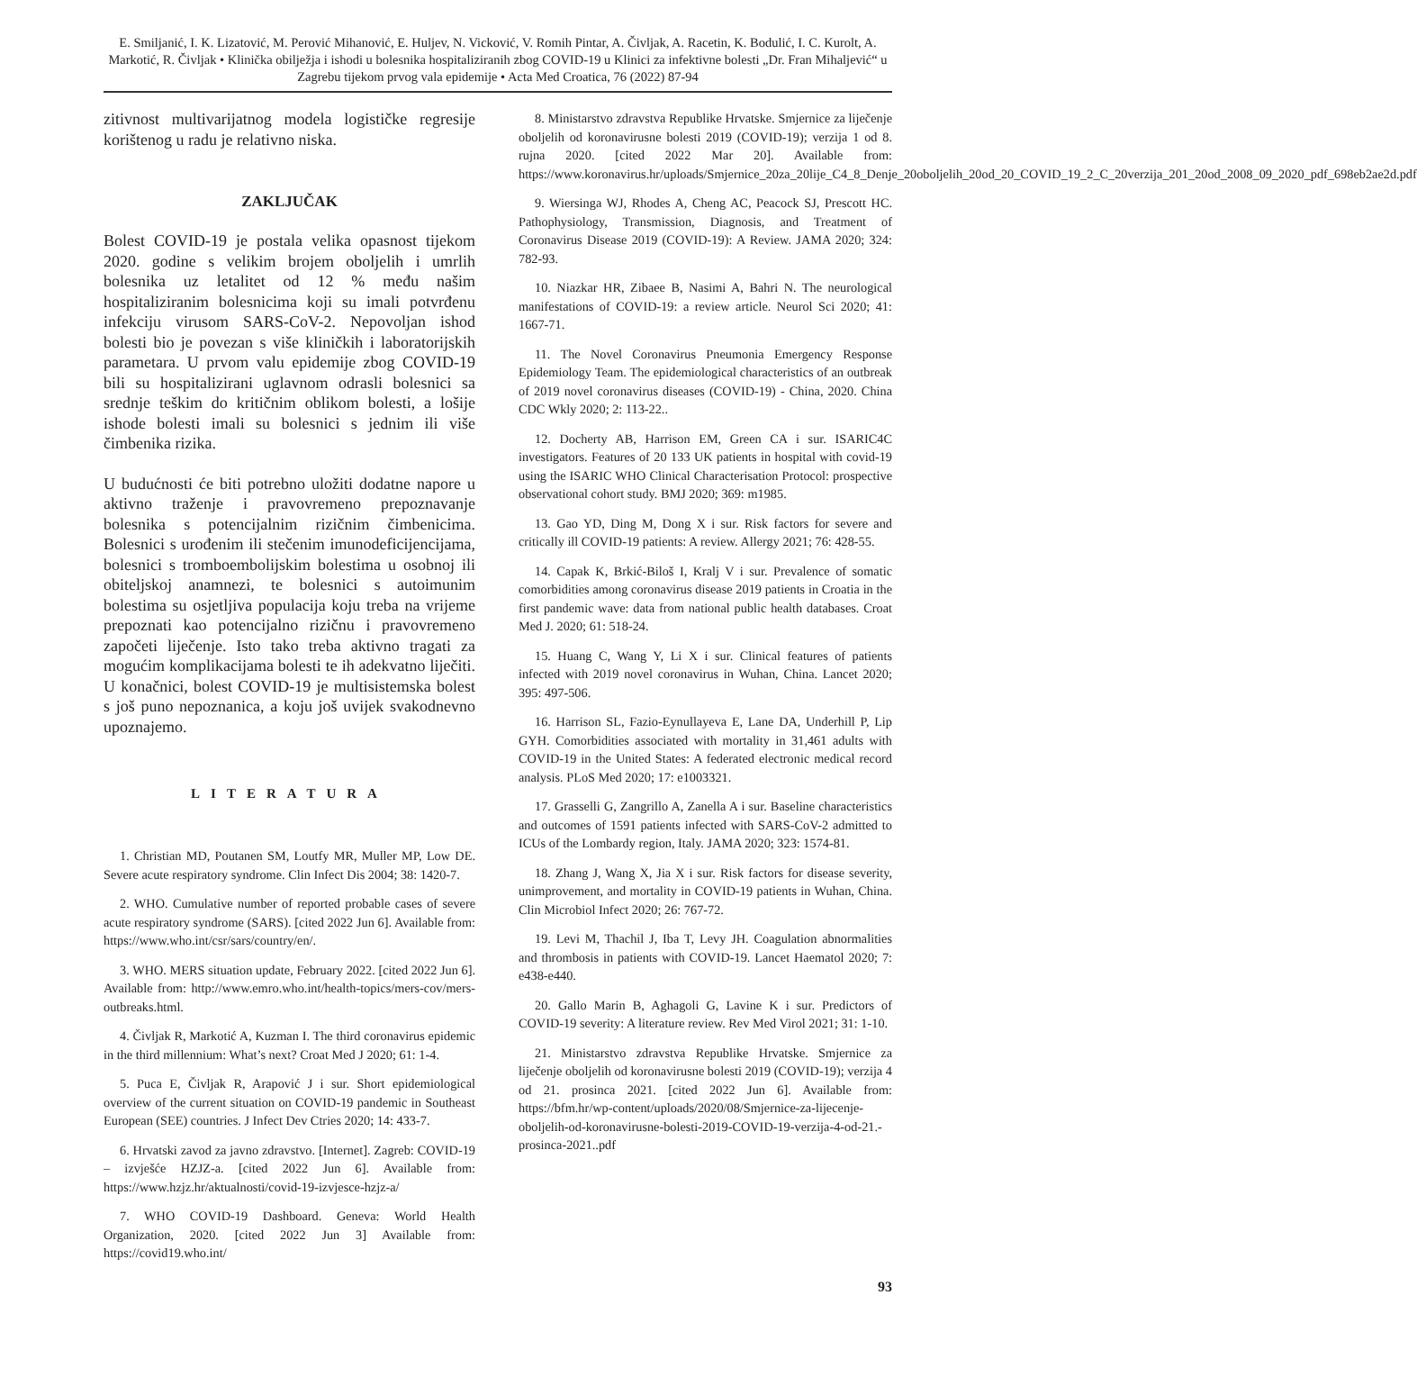E. Smiljanić, I. K. Lizatović, M. Perović Mihanović, E. Huljev, N. Vicković, V. Romih Pintar, A. Čivljak, A. Racetin, K. Bodulić, I. C. Kurolt, A. Markotić, R. Čivljak • Klinička obilježja i ishodi u bolesnika hospitaliziranih zbog COVID-19 u Klinici za infektivne bolesti „Dr. Fran Mihaljević“ u Zagrebu tijekom prvog vala epidemije • Acta Med Croatica, 76 (2022) 87-94
zitivnost multivarijatnog modela logističke regresije korištenog u radu je relativno niska.
ZAKLJUČAK
Bolest COVID-19 je postala velika opasnost tijekom 2020. godine s velikim brojem oboljelih i umrlih bolesnika uz letalitet od 12 % među našim hospitaliziranim bolesnicima koji su imali potvrđenu infekciju virusom SARS-CoV-2. Nepovoljan ishod bolesti bio je povezan s više kliničkih i laboratorijskih parametara. U prvom valu epidemije zbog COVID-19 bili su hospitalizirani uglavnom odrasli bolesnici sa srednje teškim do kritičnim oblikom bolesti, a lošije ishode bolesti imali su bolesnici s jednim ili više čimbenika rizika.
U budućnosti će biti potrebno uložiti dodatne napore u aktivno traženje i pravovremeno prepoznavanje bolesnika s potencijalnim rizičnim čimbenicima. Bolesnici s urođenim ili stečenim imunodeficijencijama, bolesnici s tromboembolijskim bolestima u osobnoj ili obiteljskoj anamnezi, te bolesnici s autoimunim bolestima su osjetljiva populacija koju treba na vrijeme prepoznati kao potencijalno rizičnu i pravovremeno započeti liječenje. Isto tako treba aktivno tragati za mogućim komplikacijama bolesti te ih adekvatno liječiti. U konačnici, bolest COVID-19 je multisistemska bolest s još puno nepoznanica, a koju još uvijek svakodnevno upoznajemo.
LITERATURA
1. Christian MD, Poutanen SM, Loutfy MR, Muller MP, Low DE. Severe acute respiratory syndrome. Clin Infect Dis 2004; 38: 1420-7.
2. WHO. Cumulative number of reported probable cases of severe acute respiratory syndrome (SARS). [cited 2022 Jun 6]. Available from: https://www.who.int/csr/sars/country/en/.
3. WHO. MERS situation update, February 2022. [cited 2022 Jun 6]. Available from: http://www.emro.who.int/health-topics/mers-cov/mers-outbreaks.html.
4. Čivljak R, Markotić A, Kuzman I. The third coronavirus epidemic in the third millennium: What’s next? Croat Med J 2020; 61: 1-4.
5. Puca E, Čivljak R, Arapović J i sur. Short epidemiological overview of the current situation on COVID-19 pandemic in Southeast European (SEE) countries. J Infect Dev Ctries 2020; 14: 433-7.
6. Hrvatski zavod za javno zdravstvo. [Internet]. Zagreb: COVID-19 – izvješće HZJZ-a. [cited 2022 Jun 6]. Available from: https://www.hzjz.hr/aktualnosti/covid-19-izvjesce-hzjz-a/
7. WHO COVID-19 Dashboard. Geneva: World Health Organization, 2020. [cited 2022 Jun 3] Available from: https://covid19.who.int/
8. Ministarstvo zdravstva Republike Hrvatske. Smjernice za liječenje oboljelih od koronavirusne bolesti 2019 (COVID-19); verzija 1 od 8. rujna 2020. [cited 2022 Mar 20]. Available from: https://www.koronavirus.hr/uploads/Smjernice_20za_20lije_C4_8_Denje_20oboljelih_20od_20_COVID_19_2_C_20verzija_201_20od_2008_09_2020_pdf_698eb2ae2d.pdf
9. Wiersinga WJ, Rhodes A, Cheng AC, Peacock SJ, Prescott HC. Pathophysiology, Transmission, Diagnosis, and Treatment of Coronavirus Disease 2019 (COVID-19): A Review. JAMA 2020; 324: 782-93.
10. Niazkar HR, Zibaee B, Nasimi A, Bahri N. The neurological manifestations of COVID-19: a review article. Neurol Sci 2020; 41: 1667-71.
11. The Novel Coronavirus Pneumonia Emergency Response Epidemiology Team. The epidemiological characteristics of an outbreak of 2019 novel coronavirus diseases (COVID-19) - China, 2020. China CDC Wkly 2020; 2: 113-22..
12. Docherty AB, Harrison EM, Green CA i sur. ISARIC4C investigators. Features of 20 133 UK patients in hospital with covid-19 using the ISARIC WHO Clinical Characterisation Protocol: prospective observational cohort study. BMJ 2020; 369: m1985.
13. Gao YD, Ding M, Dong X i sur. Risk factors for severe and critically ill COVID-19 patients: A review. Allergy 2021; 76: 428-55.
14. Capak K, Brkić-Biloš I, Kralj V i sur. Prevalence of somatic comorbidities among coronavirus disease 2019 patients in Croatia in the first pandemic wave: data from national public health databases. Croat Med J. 2020; 61: 518-24.
15. Huang C, Wang Y, Li X i sur. Clinical features of patients infected with 2019 novel coronavirus in Wuhan, China. Lancet 2020; 395: 497-506.
16. Harrison SL, Fazio-Eynullayeva E, Lane DA, Underhill P, Lip GYH. Comorbidities associated with mortality in 31,461 adults with COVID-19 in the United States: A federated electronic medical record analysis. PLoS Med 2020; 17: e1003321.
17. Grasselli G, Zangrillo A, Zanella A i sur. Baseline characteristics and outcomes of 1591 patients infected with SARS-CoV-2 admitted to ICUs of the Lombardy region, Italy. JAMA 2020; 323: 1574-81.
18. Zhang J, Wang X, Jia X i sur. Risk factors for disease severity, unimprovement, and mortality in COVID-19 patients in Wuhan, China. Clin Microbiol Infect 2020; 26: 767-72.
19. Levi M, Thachil J, Iba T, Levy JH. Coagulation abnormalities and thrombosis in patients with COVID-19. Lancet Haematol 2020; 7: e438-e440.
20. Gallo Marin B, Aghagoli G, Lavine K i sur. Predictors of COVID-19 severity: A literature review. Rev Med Virol 2021; 31: 1-10.
21. Ministarstvo zdravstva Republike Hrvatske. Smjernice za liječenje oboljelih od koronavirusne bolesti 2019 (COVID-19); verzija 4 od 21. prosinca 2021. [cited 2022 Jun 6]. Available from: https://bfm.hr/wp-content/uploads/2020/08/Smjernice-za-lijecenje-oboljelih-od-koronavirusne-bolesti-2019-COVID-19-verzija-4-od-21.-prosinca-2021..pdf
93